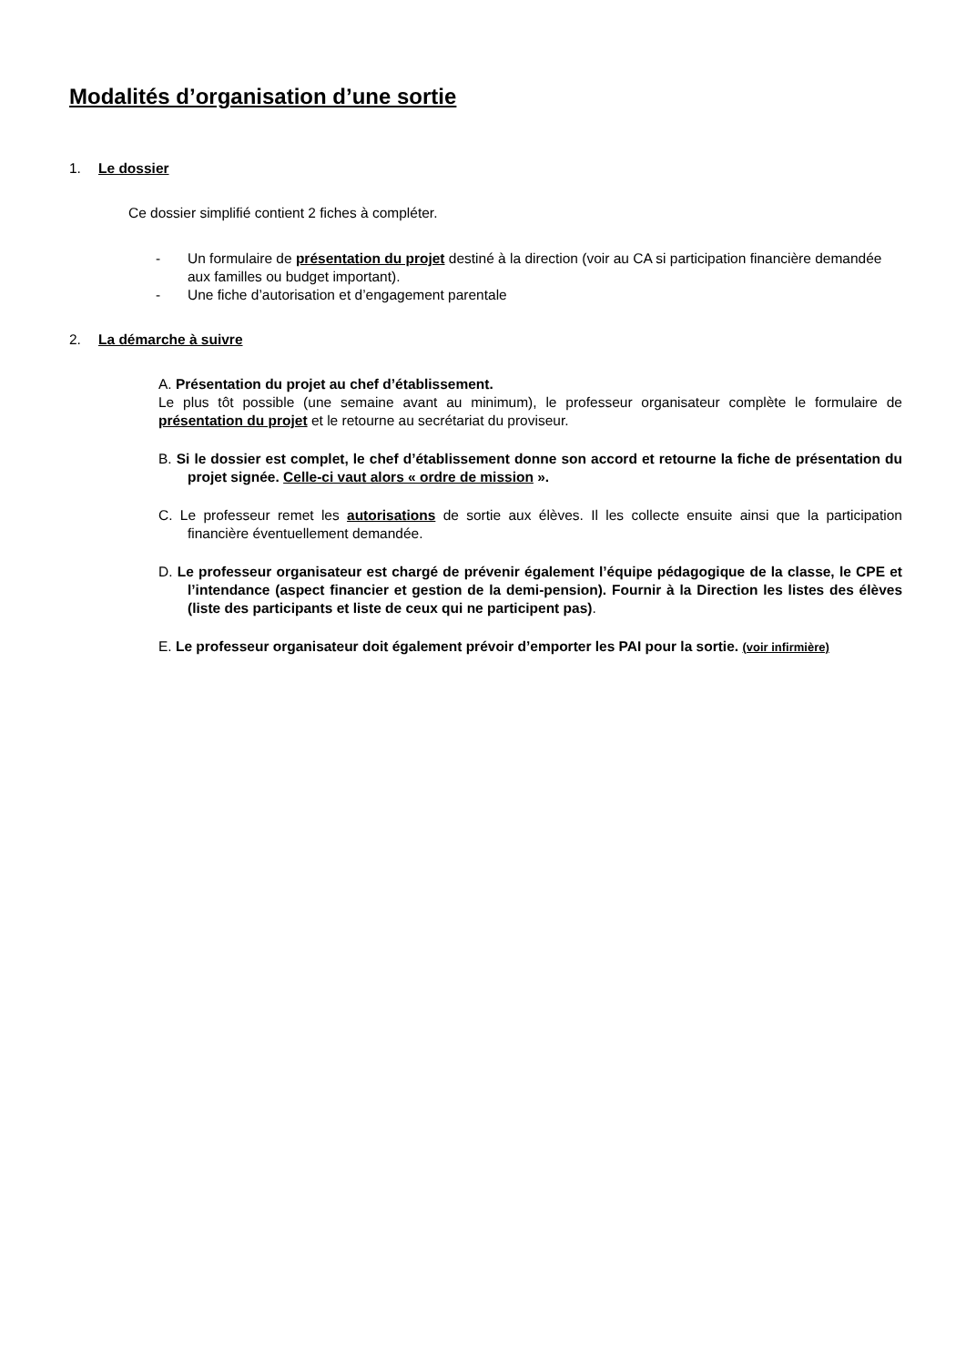Modalités d’organisation d’une sortie
1. Le dossier
Ce dossier simplifié contient 2 fiches à compléter.
- Un formulaire de présentation du projet destiné à la direction (voir au CA si participation financière demandée aux familles ou budget important).
- Une fiche d’autorisation et d’engagement parentale
2. La démarche à suivre
A. Présentation du projet au chef d’établissement.
Le plus tôt possible (une semaine avant au minimum), le professeur organisateur complète le formulaire de présentation du projet et le retourne au secrétariat du proviseur.
B. Si le dossier est complet, le chef d’établissement donne son accord et retourne la fiche de présentation du projet signée. Celle-ci vaut alors « ordre de mission ».
C. Le professeur remet les autorisations de sortie aux élèves. Il les collecte ensuite ainsi que la participation financière éventuellement demandée.
D. Le professeur organisateur est chargé de prévenir également l’équipe pédagogique de la classe, le CPE et l’intendance (aspect financier et gestion de la demi-pension). Fournir à la Direction les listes des élèves (liste des participants et liste de ceux qui ne participent pas).
E. Le professeur organisateur doit également prévoir d’emporter les PAI pour la sortie. (voir infirmière)